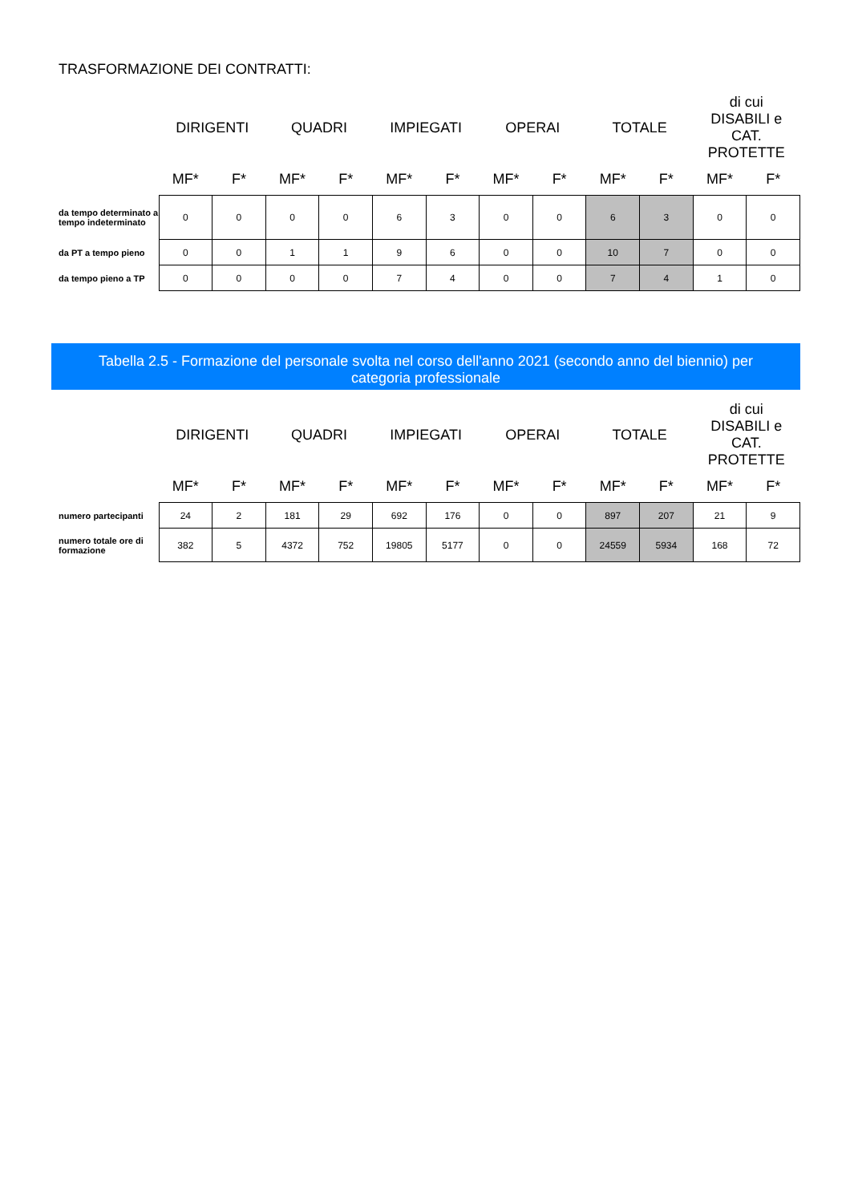TRASFORMAZIONE DEI CONTRATTI:
| | DIRIGENTI | | QUADRI | | IMPIEGATI | | OPERAI | | TOTALE | | di cui DISABILI e CAT. PROTETTE | |
| --- | --- | --- | --- | --- | --- | --- | --- | --- | --- | --- | --- | --- |
| | MF* | F* | MF* | F* | MF* | F* | MF* | F* | MF* | F* | MF* | F* |
| da tempo determinato a tempo indeterminato | 0 | 0 | 0 | 0 | 6 | 3 | 0 | 0 | 6 | 3 | 0 | 0 |
| da PT a tempo pieno | 0 | 0 | 1 | 1 | 9 | 6 | 0 | 0 | 10 | 7 | 0 | 0 |
| da tempo pieno a TP | 0 | 0 | 0 | 0 | 7 | 4 | 0 | 0 | 7 | 4 | 1 | 0 |
Tabella 2.5 - Formazione del personale svolta nel corso dell'anno 2021 (secondo anno del biennio) per
categoria professionale
| | DIRIGENTI | | QUADRI | | IMPIEGATI | | OPERAI | | TOTALE | | di cui DISABILI e CAT. PROTETTE | |
| --- | --- | --- | --- | --- | --- | --- | --- | --- | --- | --- | --- | --- |
| | MF* | F* | MF* | F* | MF* | F* | MF* | F* | MF* | F* | MF* | F* |
| numero partecipanti | 24 | 2 | 181 | 29 | 692 | 176 | 0 | 0 | 897 | 207 | 21 | 9 |
| numero totale ore di formazione | 382 | 5 | 4372 | 752 | 19805 | 5177 | 0 | 0 | 24559 | 5934 | 168 | 72 |